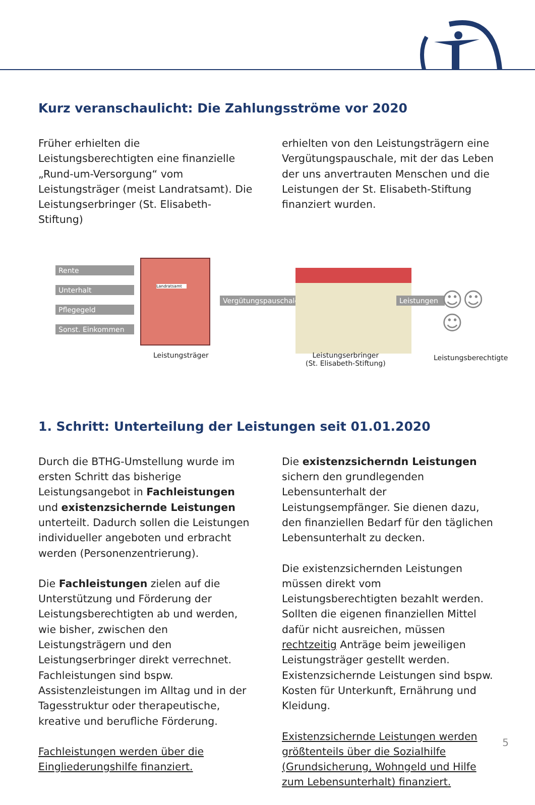Kurz veranschaulicht: Die Zahlungsströme vor 2020
Früher erhielten die Leistungsberechtigten eine finanzielle „Rund-um-Versorgung“ vom Leistungsträger (meist Landratsamt). Die Leistungserbringer (St. Elisabeth-Stiftung)
erhielten von den Leistungsträgern eine Vergütungspauschale, mit der das Leben der uns anvertrauten Menschen und die Leistungen der St. Elisabeth-Stiftung finanziert wurden.
Rente
Unterhalt
Pflegegeld
Sonst. Einkommen
Landratsamt
Vergütungspauschale Leistungen ☺☺☺
Leistungsträger
Leistungserbringer
(St. Elisabeth-Stiftung)
Leistungsberechtigte
1. Schritt: Unterteilung der Leistungen seit 01.01.2020
Durch die BTHG-Umstellung wurde im ersten Schritt das bisherige Leistungsangebot in Fachleistungen und existenzsichernde Leistungen unterteilt. Dadurch sollen die Leistungen individueller angeboten und erbracht werden (Personenzentrierung).
Die Fachleistungen zielen auf die Unterstützung und Förderung der Leistungsberechtigten ab und werden, wie bisher, zwischen den Leistungsträgern und den Leistungserbringer direkt verrechnet.
Fachleistungen sind bspw. Assistenzleistungen im Alltag und in der Tagesstruktur oder therapeutische, kreative und berufliche Förderung.
Fachleistungen werden über die Eingliederungshilfe finanziert.
Die existenzsicherndn Leistungen sichern den grundlegenden Lebensunterhalt der Leistungsempfänger. Sie dienen dazu, den finanziellen Bedarf für den täglichen Lebensunterhalt zu decken.
Die existenzsichernden Leistungen müssen direkt vom Leistungsberechtigten bezahlt werden. Sollten die eigenen finanziellen Mittel dafür nicht ausreichen, müssen rechtzeitig Anträge beim jeweiligen Leistungsträger gestellt werden.
Existenzsichernde Leistungen sind bspw. Kosten für Unterkunft, Ernährung und Kleidung.
Existenzsichernde Leistungen werden größtenteils über die Sozialhilfe (Grundsicherung, Wohngeld und Hilfe zum Lebensunterhalt) finanziert.
5